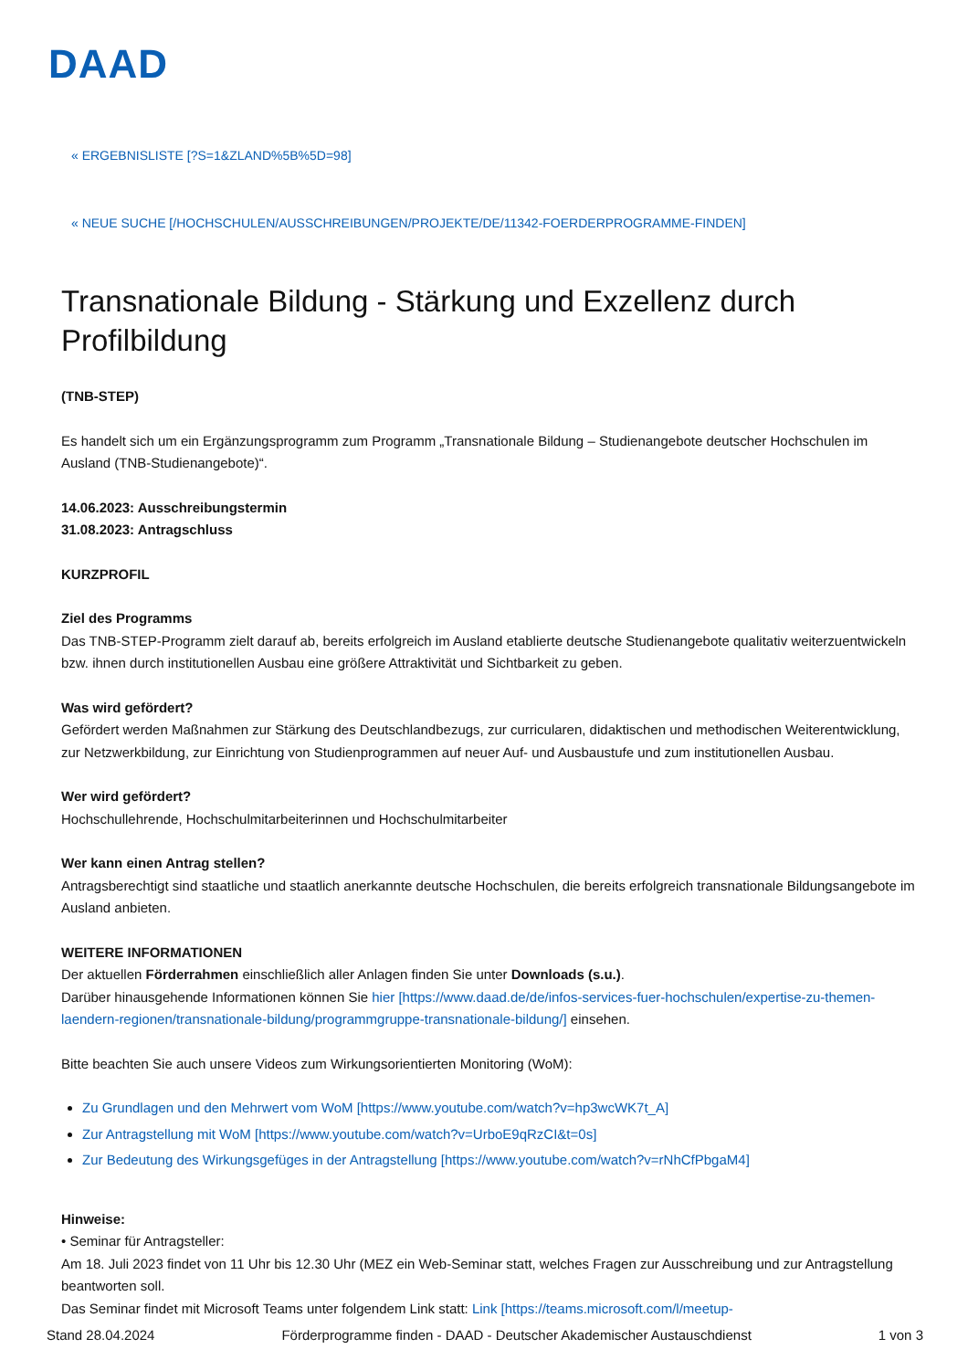DAAD
« ERGEBNISLISTE [?S=1&ZLAND%5B%5D=98]
« NEUE SUCHE [/HOCHSCHULEN/AUSSCHREIBUNGEN/PROJEKTE/DE/11342-FOERDERPROGRAMME-FINDEN]
Transnationale Bildung - Stärkung und Exzellenz durch Profilbildung
(TNB-STEP)
Es handelt sich um ein Ergänzungsprogramm zum Programm „Transnationale Bildung – Studienangebote deutscher Hochschulen im Ausland (TNB-Studienangebote)“.
14.06.2023: Ausschreibungstermin
31.08.2023: Antragschluss
KURZPROFIL
Ziel des Programms
Das TNB-STEP-Programm zielt darauf ab, bereits erfolgreich im Ausland etablierte deutsche Studienangebote qualitativ weiterzuentwickeln bzw. ihnen durch institutionellen Ausbau eine größere Attraktivität und Sichtbarkeit zu geben.
Was wird gefördert?
Gefördert werden Maßnahmen zur Stärkung des Deutschlandbezugs, zur curricularen, didaktischen und methodischen Weiterentwicklung, zur Netzwerkbildung, zur Einrichtung von Studienprogrammen auf neuer Auf- und Ausbaustufe und zum institutionellen Ausbau.
Wer wird gefördert?
Hochschullehrende, Hochschulmitarbeiterinnen und Hochschulmitarbeiter
Wer kann einen Antrag stellen?
Antragsberechtigt sind staatliche und staatlich anerkannte deutsche Hochschulen, die bereits erfolgreich transnationale Bildungsangebote im Ausland anbieten.
WEITERE INFORMATIONEN
Der aktuellen Förderrahmen einschließlich aller Anlagen finden Sie unter Downloads (s.u.).
Darüber hinausgehende Informationen können Sie hier [https://www.daad.de/de/infos-services-fuer-hochschulen/expertise-zu-themen-laendern-regionen/transnationale-bildung/programmgruppe-transnationale-bildung/] einsehen.
Bitte beachten Sie auch unsere Videos zum Wirkungsorientierten Monitoring (WoM):
Zu Grundlagen und den Mehrwert vom WoM [https://www.youtube.com/watch?v=hp3wcWK7t_A]
Zur Antragstellung mit WoM [https://www.youtube.com/watch?v=UrboE9qRzCI&t=0s]
Zur Bedeutung des Wirkungsgefüges in der Antragstellung [https://www.youtube.com/watch?v=rNhCfPbgaM4]
Hinweise:
• Seminar für Antragsteller:
Am 18. Juli 2023 findet von 11 Uhr bis 12.30 Uhr (MEZ ein Web-Seminar statt, welches Fragen zur Ausschreibung und zur Antragstellung beantworten soll.
Das Seminar findet mit Microsoft Teams unter folgendem Link statt: Link [https://teams.microsoft.com/l/meetup-
Stand 28.04.2024 Förderprogramme finden - DAAD - Deutscher Akademischer Austauschdienst 1 von 3